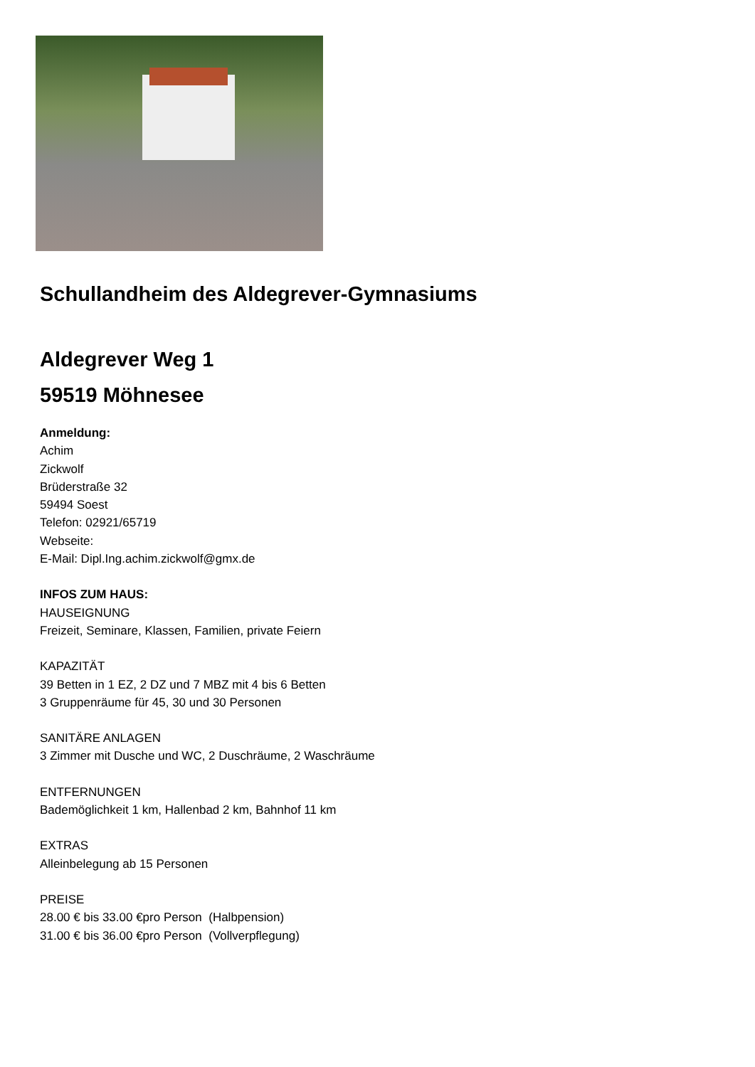Schullandheim des Aldegrever-Gymnasiums
Aldegrever Weg 1
59519 Möhnesee
Anmeldung:
Achim
Zickwolf
Brüderstraße 32
59494 Soest
Telefon: 02921/65719
Webseite:
E-Mail: Dipl.Ing.achim.zickwolf@gmx.de
INFOS ZUM HAUS:
HAUSEIGNUNG
Freizeit, Seminare, Klassen, Familien, private Feiern
KAPAZITÄT
39 Betten in 1 EZ, 2 DZ und 7 MBZ mit 4 bis 6 Betten
3 Gruppenräume für 45, 30 und 30 Personen
SANITÄRE ANLAGEN
3 Zimmer mit Dusche und WC, 2 Duschräume, 2 Waschräume
ENTFERNUNGEN
Bademöglichkeit 1 km, Hallenbad 2 km, Bahnhof 11 km
EXTRAS
Alleinbelegung ab 15 Personen
PREISE
28.00 € bis 33.00 €pro Person (Halbpension)
31.00 € bis 36.00 €pro Person (Vollverpflegung)